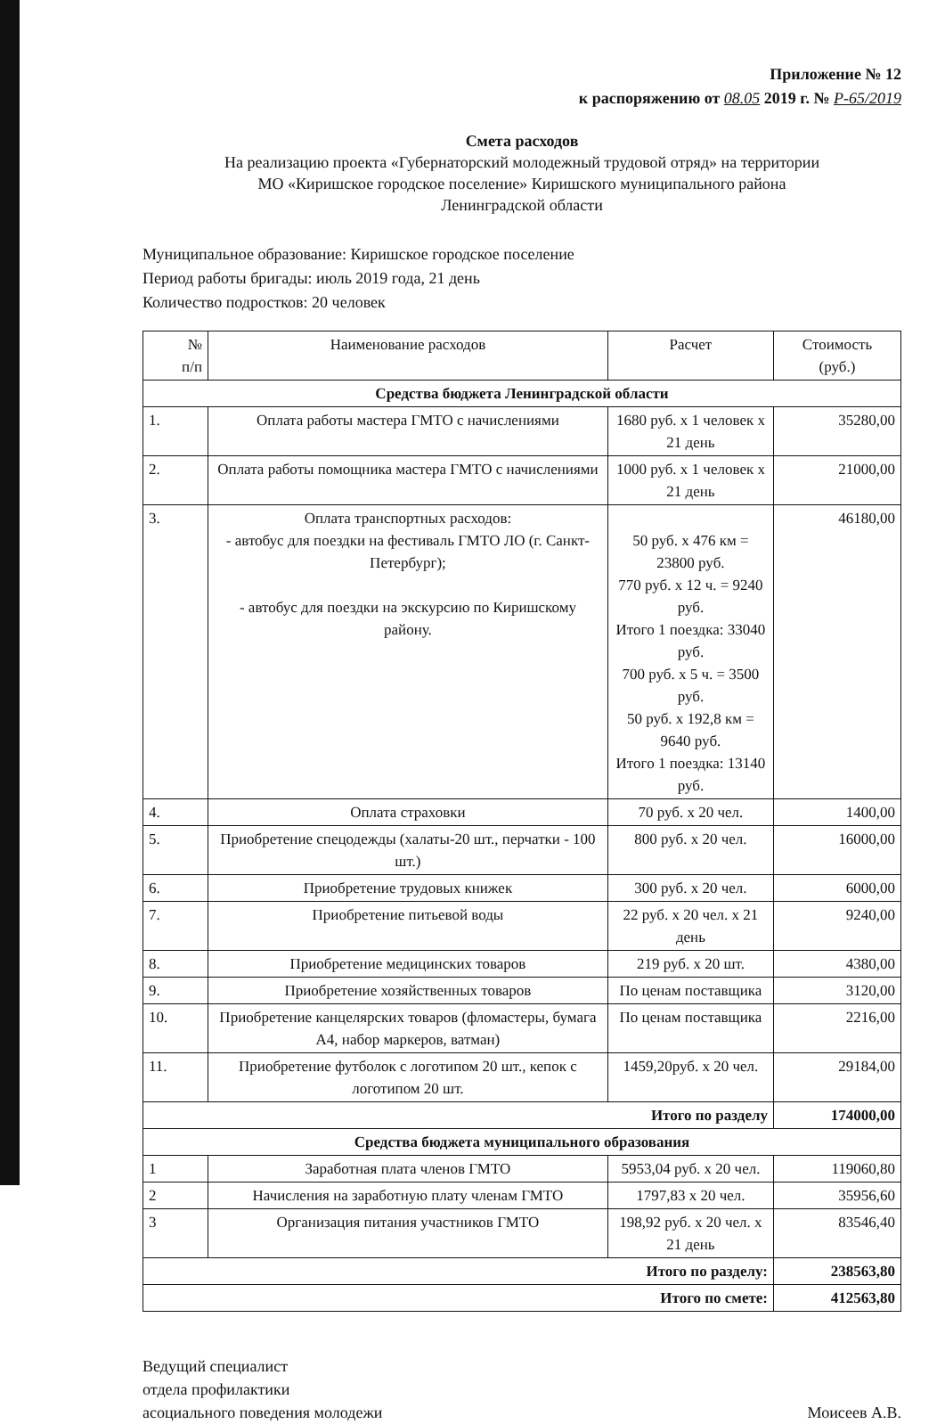Приложение № 12
к распоряжению от 08.05 2019 г. № Р-65/2019
Смета расходов
На реализацию проекта «Губернаторский молодежный трудовой отряд» на территории
МО «Киришское городское поселение» Киришского муниципального района
Ленинградской области
Муниципальное образование: Киришское городское поселение
Период работы бригады: июль 2019 года, 21 день
Количество подростков: 20 человек
| № п/п | Наименование расходов | Расчет | Стоимость (руб.) |
| --- | --- | --- | --- |
| Средства бюджета Ленинградской области | | | |
| 1. | Оплата работы мастера ГМТО с начислениями | 1680 руб. х 1 человек х 21 день | 35280,00 |
| 2. | Оплата работы помощника мастера ГМТО с начислениями | 1000 руб. х 1 человек х 21 день | 21000,00 |
| 3. | Оплата транспортных расходов: - автобус для поездки на фестиваль ГМТО ЛО (г. Санкт-Петербург); - автобус для поездки на экскурсию по Киришскому району. | 50 руб. х 476 км = 23800 руб. 770 руб. х 12 ч. = 9240 руб. Итого 1 поездка: 33040 руб. 700 руб. х 5 ч. = 3500 руб. 50 руб. х 192,8 км = 9640 руб. Итого 1 поездка: 13140 руб. | 46180,00 |
| 4. | Оплата страховки | 70 руб. х 20 чел. | 1400,00 |
| 5. | Приобретение спецодежды (халаты-20 шт., перчатки - 100 шт.) | 800 руб. х 20 чел. | 16000,00 |
| 6. | Приобретение трудовых книжек | 300 руб. х 20 чел. | 6000,00 |
| 7. | Приобретение питьевой воды | 22 руб. х 20 чел. х 21 день | 9240,00 |
| 8. | Приобретение медицинских товаров | 219 руб. х 20 шт. | 4380,00 |
| 9. | Приобретение хозяйственных товаров | По ценам поставщика | 3120,00 |
| 10. | Приобретение канцелярских товаров (фломастеры, бумага А4, набор маркеров, ватман) | По ценам поставщика | 2216,00 |
| 11. | Приобретение футболок с логотипом 20 шт., кепок с логотипом 20 шт. | 1459,20руб. х 20 чел. | 29184,00 |
| Итого по разделу | | | 174000,00 |
| Средства бюджета муниципального образования | | | |
| 1 | Заработная плата членов ГМТО | 5953,04 руб. х 20 чел. | 119060,80 |
| 2 | Начисления на заработную плату членам ГМТО | 1797,83 х 20 чел. | 35956,60 |
| 3 | Организация питания участников ГМТО | 198,92 руб. х 20 чел. х 21 день | 83546,40 |
| Итого по разделу: | | | 238563,80 |
| Итого по смете: | | | 412563,80 |
Ведущий специалист
отдела профилактики
асоциального поведения молодежи
Моисеев А.В.